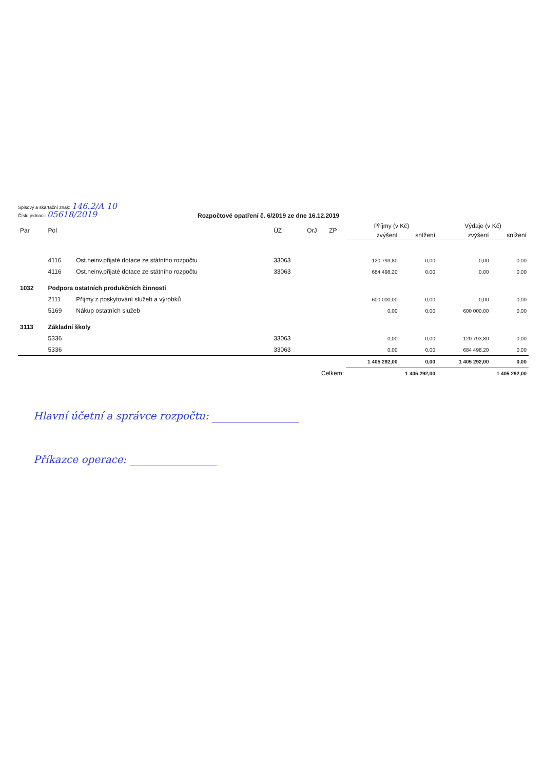Spisový a skartační znak: 146.2/A 10
Číslo jednací: 05618/2019
Rozpočtové opatření č. 6/2019 ze dne 16.12.2019
| Par | Pol | | ÚZ | OrJ | ZP | Příjmy (v Kč) | | Výdaje (v Kč) | |
| --- | --- | --- | --- | --- | --- | --- | --- | --- | --- |
| | | | | | | zvýšení | snížení | zvýšení | snížení |
| | 4116 | Ost.neinv.přijaté dotace ze státního rozpočtu | 33063 | | | 120 793,80 | 0,00 | 0,00 | 0,00 |
| | 4116 | Ost.neinv.přijaté dotace ze státního rozpočtu | 33063 | | | 684 498,20 | 0,00 | 0,00 | 0,00 |
| 1032 | Podpora ostatních produkčních činností | | | | | | | | |
| | 2111 | Příjmy z poskytování služeb a výrobků | | | | 600 000,00 | 0,00 | 0,00 | 0,00 |
| | 5169 | Nákup ostatních služeb | | | | 0,00 | 0,00 | 600 000,00 | 0,00 |
| 3113 | Základní školy | | | | | | | | |
| | 5336 | | 33063 | | | 0,00 | 0,00 | 120 793,80 | 0,00 |
| | 5336 | | 33063 | | | 0,00 | 0,00 | 684 498,20 | 0,00 |
| | | | | | | 1 405 292,00 | 0,00 | 1 405 292,00 | 0,00 |
| Celkem: | | | | | | 1 405 292,00 | | 1 405 292,00 | |
Hlavní účetní a správce rozpočtu:
Příkazce operace: